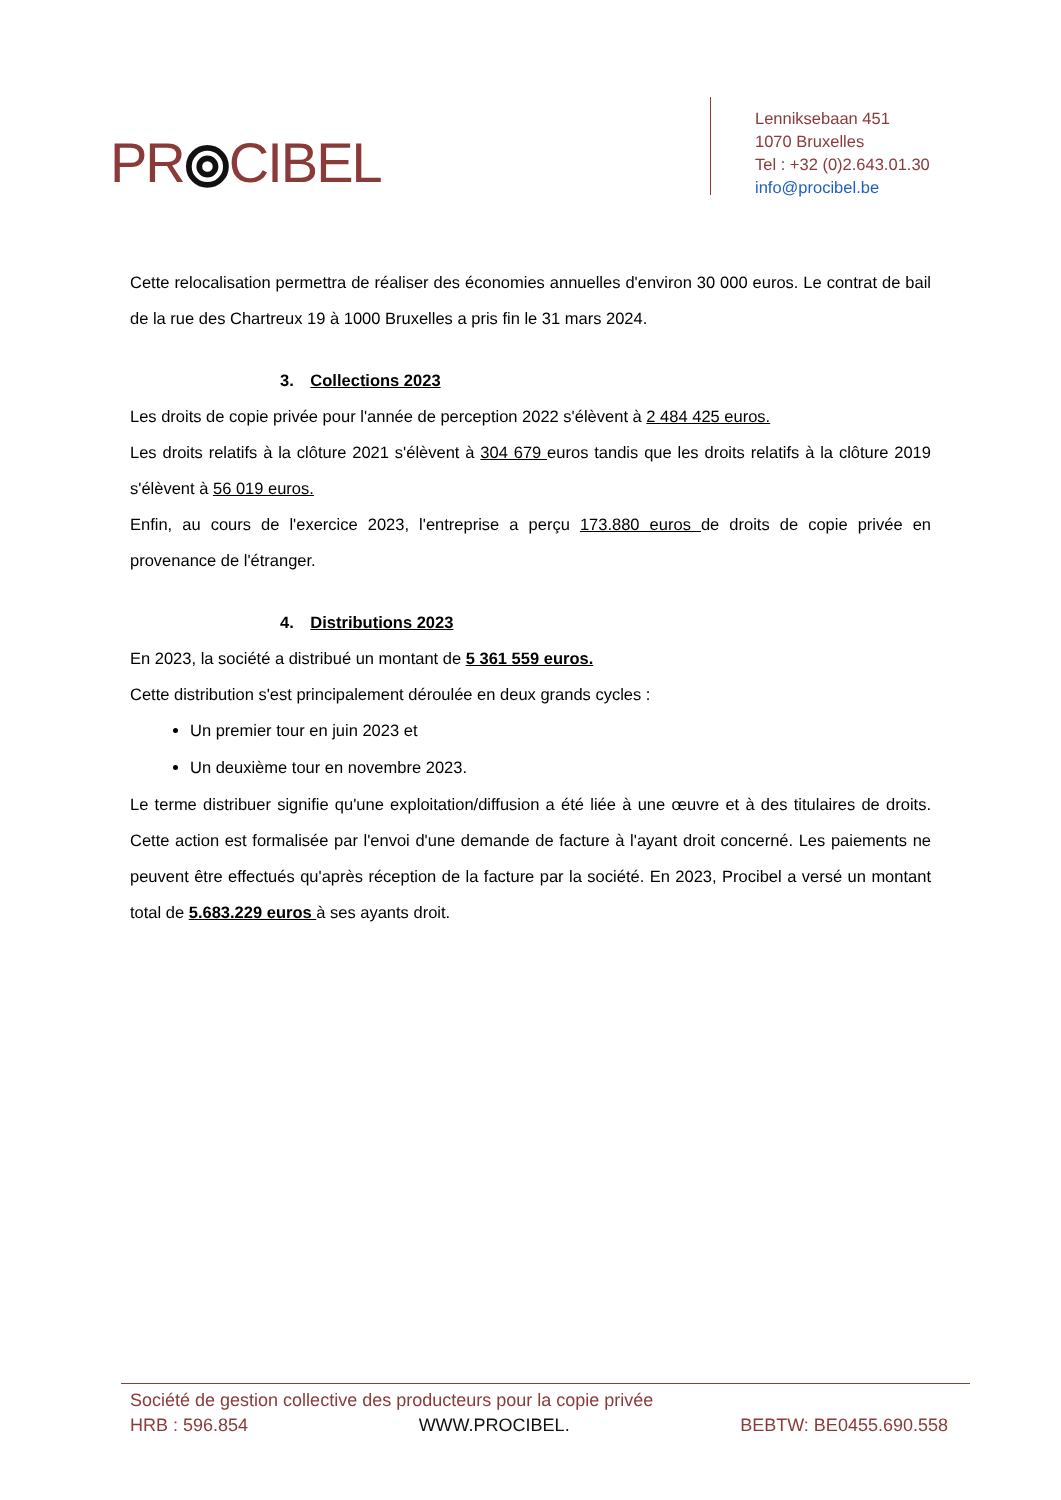PR⦾CIBEL
Lenniksebaan 451
1070 Bruxelles
Tel : +32 (0)2.643.01.30
info@procibel.be
Cette relocalisation permettra de réaliser des économies annuelles d'environ 30 000 euros. Le contrat de bail de la rue des Chartreux 19 à 1000 Bruxelles a pris fin le 31 mars 2024.
3. Collections 2023
Les droits de copie privée pour l'année de perception 2022 s'élèvent à 2 484 425 euros.
Les droits relatifs à la clôture 2021 s'élèvent à 304 679 euros tandis que les droits relatifs à la clôture 2019 s'élèvent à 56 019 euros.
Enfin, au cours de l'exercice 2023, l'entreprise a perçu 173.880 euros de droits de copie privée en provenance de l'étranger.
4. Distributions 2023
En 2023, la société a distribué un montant de 5 361 559 euros.
Cette distribution s'est principalement déroulée en deux grands cycles :
Un premier tour en juin 2023 et
Un deuxième tour en novembre 2023.
Le terme distribuer signifie qu'une exploitation/diffusion a été liée à une œuvre et à des titulaires de droits. Cette action est formalisée par l'envoi d'une demande de facture à l'ayant droit concerné. Les paiements ne peuvent être effectués qu'après réception de la facture par la société. En 2023, Procibel a versé un montant total de 5.683.229 euros à ses ayants droit.
Société de gestion collective des producteurs pour la copie privée
HRB : 596.854 WWW.PROCIBEL. BEBTW: BE0455.690.558